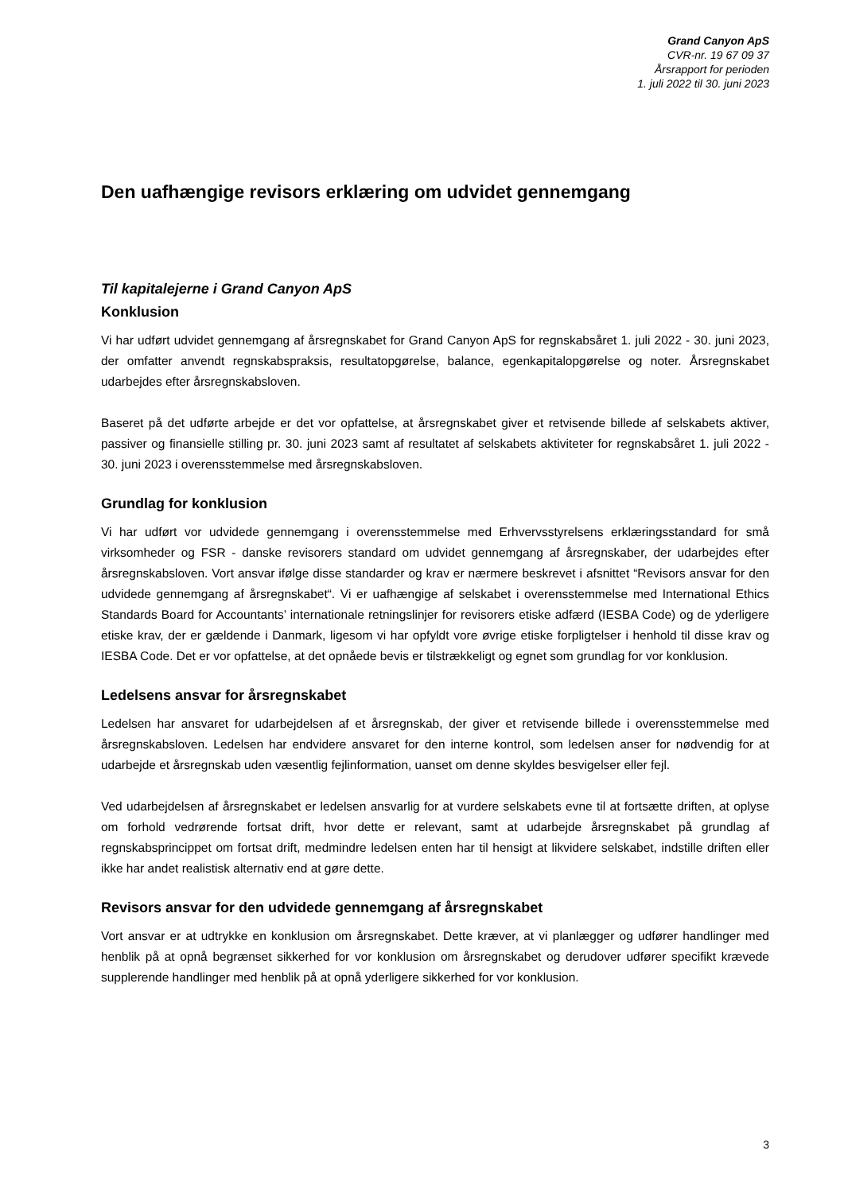Grand Canyon ApS
CVR-nr. 19 67 09 37
Årsrapport for perioden
1. juli 2022 til 30. juni 2023
Den uafhængige revisors erklæring om udvidet gennemgang
Til kapitalejerne i Grand Canyon ApS
Konklusion
Vi har udført udvidet gennemgang af årsregnskabet for Grand Canyon ApS for regnskabsåret 1. juli 2022 - 30. juni 2023, der omfatter anvendt regnskabspraksis, resultatopgørelse, balance, egenkapitalopgørelse og noter. Årsregnskabet udarbejdes efter årsregnskabsloven.
Baseret på det udførte arbejde er det vor opfattelse, at årsregnskabet giver et retvisende billede af selskabets aktiver, passiver og finansielle stilling pr. 30. juni 2023 samt af resultatet af selskabets aktiviteter for regnskabsåret 1. juli 2022 - 30. juni 2023 i overensstemmelse med årsregnskabsloven.
Grundlag for konklusion
Vi har udført vor udvidede gennemgang i overensstemmelse med Erhvervsstyrelsens erklæringsstandard for små virksomheder og FSR - danske revisorers standard om udvidet gennemgang af årsregnskaber, der udarbejdes efter årsregnskabsloven. Vort ansvar ifølge disse standarder og krav er nærmere beskrevet i afsnittet “Revisors ansvar for den udvidede gennemgang af årsregnskabet“. Vi er uafhængige af selskabet i overensstemmelse med International Ethics Standards Board for Accountants’ internationale retningslinjer for revisorers etiske adfærd (IESBA Code) og de yderligere etiske krav, der er gældende i Danmark, ligesom vi har opfyldt vore øvrige etiske forpligtelser i henhold til disse krav og IESBA Code. Det er vor opfattelse, at det opnåede bevis er tilstrækkeligt og egnet som grundlag for vor konklusion.
Ledelsens ansvar for årsregnskabet
Ledelsen har ansvaret for udarbejdelsen af et årsregnskab, der giver et retvisende billede i overensstemmelse med årsregnskabsloven. Ledelsen har endvidere ansvaret for den interne kontrol, som ledelsen anser for nødvendig for at udarbejde et årsregnskab uden væsentlig fejlinformation, uanset om denne skyldes besvigelser eller fejl.
Ved udarbejdelsen af årsregnskabet er ledelsen ansvarlig for at vurdere selskabets evne til at fortsætte driften, at oplyse om forhold vedrørende fortsat drift, hvor dette er relevant, samt at udarbejde årsregnskabet på grundlag af regnskabsprincippet om fortsat drift, medmindre ledelsen enten har til hensigt at likvidere selskabet, indstille driften eller ikke har andet realistisk alternativ end at gøre dette.
Revisors ansvar for den udvidede gennemgang af årsregnskabet
Vort ansvar er at udtrykke en konklusion om årsregnskabet. Dette kræver, at vi planlægger og udfører handlinger med henblik på at opnå begrænset sikkerhed for vor konklusion om årsregnskabet og derudover udfører specifikt krævede supplerende handlinger med henblik på at opnå yderligere sikkerhed for vor konklusion.
3